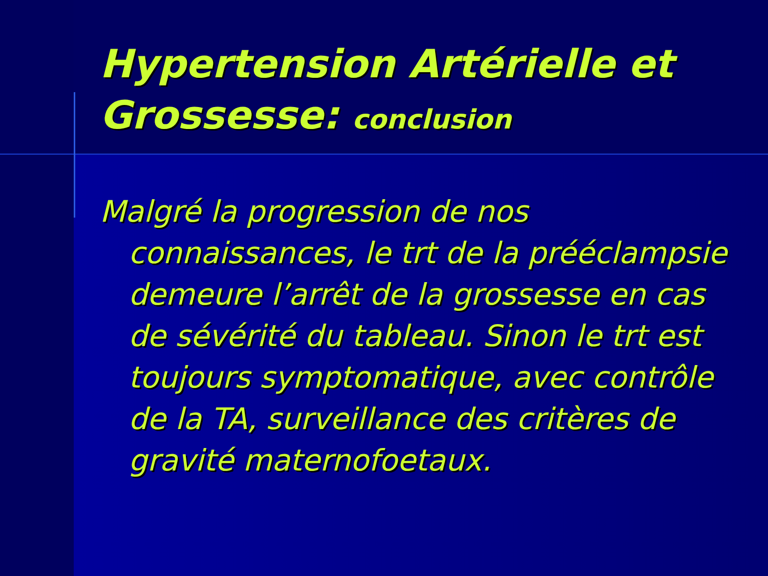Hypertension Artérielle et Grossesse: conclusion
Malgré la progression de nos connaissances, le trt de la prééclampsie demeure l’arrêt de la grossesse en cas de sévérité du tableau. Sinon le trt est toujours symptomatique, avec contrôle de la TA, surveillance des critères de gravité maternofoetaux.